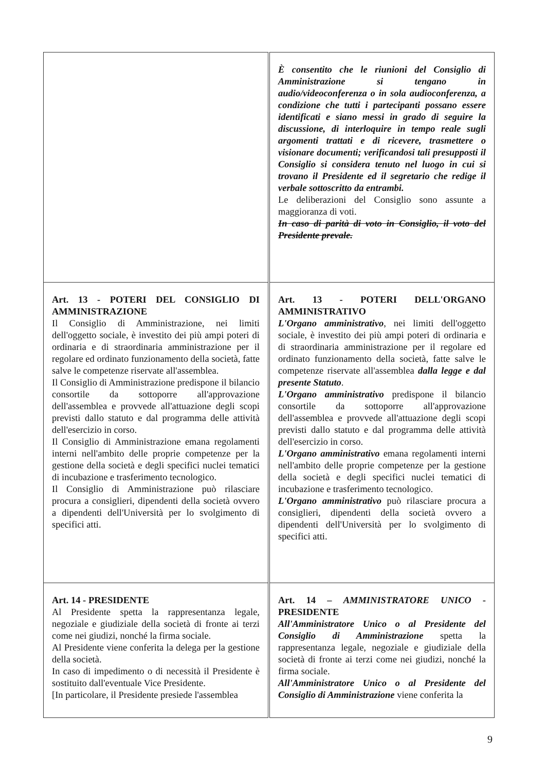| | È consentito che le riunioni del Consiglio di Amministrazione si tengano in audio/videoconferenza o in sola audioconferenza, a condizione che tutti i partecipanti possano essere identificati e siano messi in grado di seguire la discussione, di interloquire in tempo reale sugli argomenti trattati e di ricevere, trasmettere o visionare documenti; verificandosi tali presupposti il Consiglio si considera tenuto nel luogo in cui si trovano il Presidente ed il segretario che redige il verbale sottoscritto da entrambi. Le deliberazioni del Consiglio sono assunte a maggioranza di voti. In caso di parità di voto in Consiglio, il voto del Presidente prevale. |
| Art. 13 - POTERI DEL CONSIGLIO DI AMMINISTRAZIONE Il Consiglio di Amministrazione, nei limiti dell'oggetto sociale, è investito dei più ampi poteri di ordinaria e di straordinaria amministrazione per il regolare ed ordinato funzionamento della società, fatte salve le competenze riservate all'assemblea. Il Consiglio di Amministrazione predispone il bilancio consortile da sottoporre all'approvazione dell'assemblea e provvede all'attuazione degli scopi previsti dallo statuto e dal programma delle attività dell'esercizio in corso. Il Consiglio di Amministrazione emana regolamenti interni nell'ambito delle proprie competenze per la gestione della società e degli specifici nuclei tematici di incubazione e trasferimento tecnologico. Il Consiglio di Amministrazione può rilasciare procura a consiglieri, dipendenti della società ovvero a dipendenti dell'Università per lo svolgimento di specifici atti. | Art. 13 - POTERI DELL'ORGANO AMMINISTRATIVO L'Organo amministrativo , nei limiti dell'oggetto sociale, è investito dei più ampi poteri di ordinaria e di straordinaria amministrazione per il regolare ed ordinato funzionamento della società, fatte salve le competenze riservate all'assemblea dalla legge e dal presente Statuto . L'Organo amministrativo predispone il bilancio consortile da sottoporre all'approvazione dell'assemblea e provvede all'attuazione degli scopi previsti dallo statuto e dal programma delle attività dell'esercizio in corso. L'Organo amministrativo emana regolamenti interni nell'ambito delle proprie competenze per la gestione della società e degli specifici nuclei tematici di incubazione e trasferimento tecnologico. L'Organo amministrativo può rilasciare procura a consiglieri, dipendenti della società ovvero a dipendenti dell'Università per lo svolgimento di specifici atti. |
| Art. 14 - PRESIDENTE Al Presidente spetta la rappresentanza legale, negoziale e giudiziale della società di fronte ai terzi come nei giudizi, nonché la firma sociale. Al Presidente viene conferita la delega per la gestione della società. In caso di impedimento o di necessità il Presidente è sostituito dall'eventuale Vice Presidente. [In particolare, il Presidente presiede l'assemblea | Art. 14 – AMMINISTRATORE UNICO - PRESIDENTE All'Amministratore Unico o al Presidente del Consiglio di Amministrazione spetta la rappresentanza legale, negoziale e giudiziale della società di fronte ai terzi come nei giudizi, nonché la firma sociale. All'Amministratore Unico o al Presidente del Consiglio di Amministrazione viene conferita la |
9